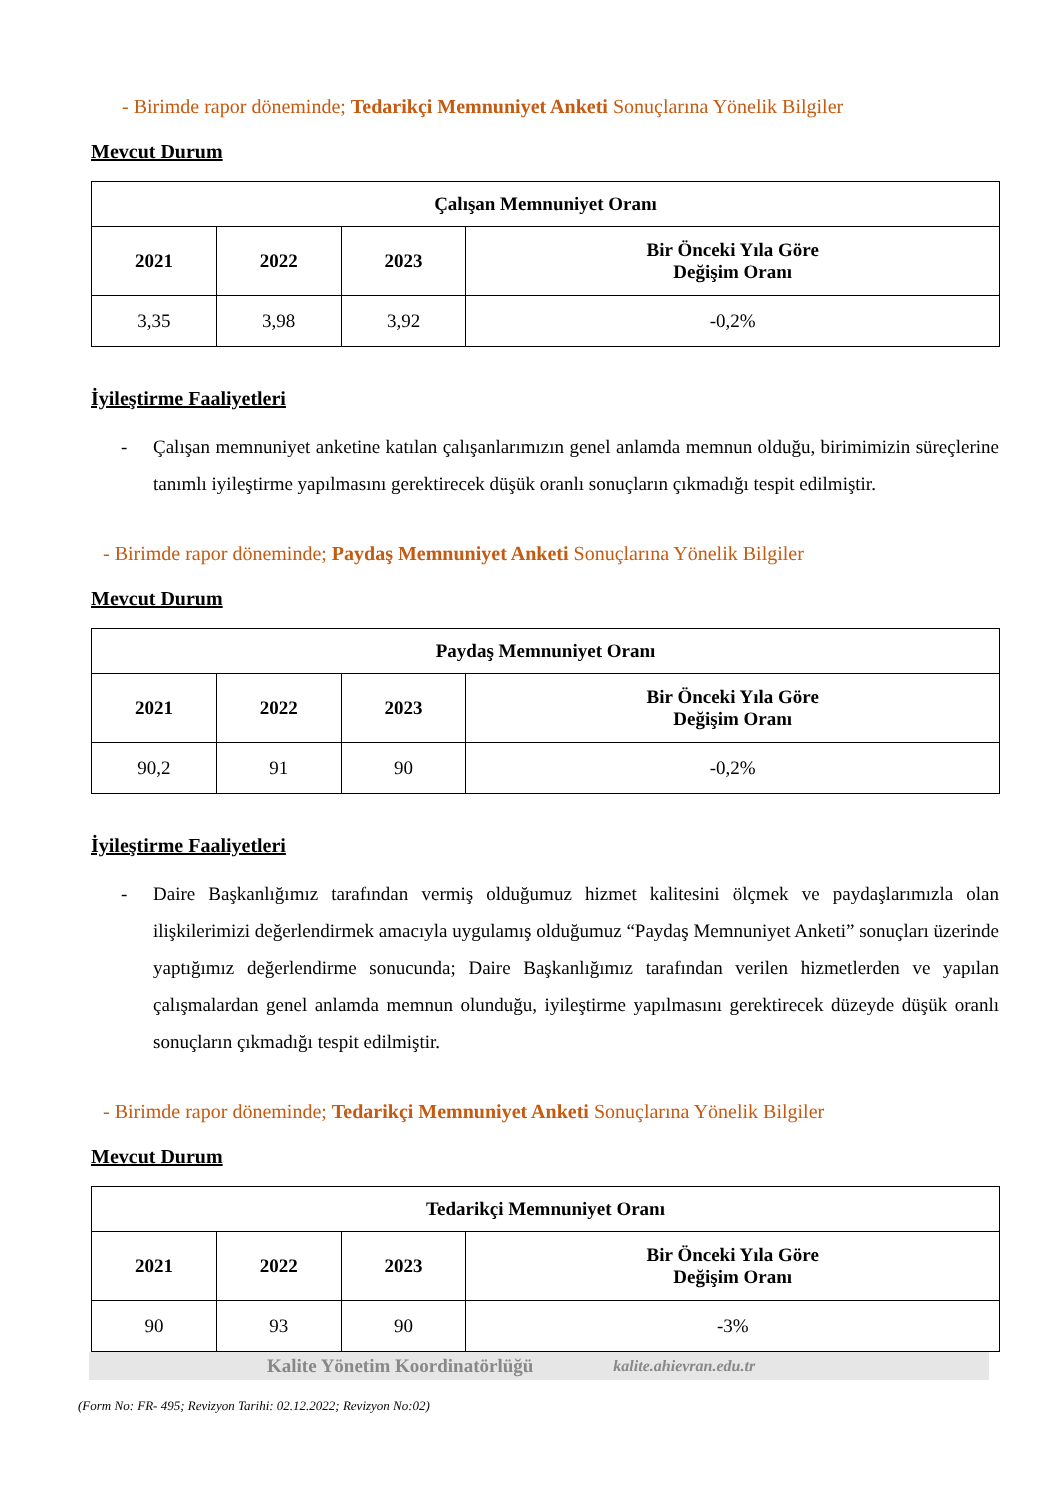- Birimde rapor döneminde; Tedarikçi Memnuniyet Anketi Sonuçlarına Yönelik Bilgiler
Mevcut Durum
| Çalışan Memnuniyet Oranı | | | |
| --- | --- | --- | --- |
| 2021 | 2022 | 2023 | Bir Önceki Yıla Göre Değişim Oranı |
| 3,35 | 3,98 | 3,92 | -0,2% |
İyileştirme Faaliyetleri
- Çalışan memnuniyet anketine katılan çalışanlarımızın genel anlamda memnun olduğu, birimimizin süreçlerine tanımlı iyileştirme yapılmasını gerektirecek düşük oranlı sonuçların çıkmadığı tespit edilmiştir.
- Birimde rapor döneminde; Paydaş Memnuniyet Anketi Sonuçlarına Yönelik Bilgiler
Mevcut Durum
| Paydaş Memnuniyet Oranı | | | |
| --- | --- | --- | --- |
| 2021 | 2022 | 2023 | Bir Önceki Yıla Göre Değişim Oranı |
| 90,2 | 91 | 90 | -0,2% |
İyileştirme Faaliyetleri
- Daire Başkanlığımız tarafından vermiş olduğumuz hizmet kalitesini ölçmek ve paydaşlarımızla olan ilişkilerimizi değerlendirmek amacıyla uygulamış olduğumuz “Paydaş Memnuniyet Anketi” sonuçları üzerinde yaptığımız değerlendirme sonucunda; Daire Başkanlığımız tarafından verilen hizmetlerden ve yapılan çalışmalardan genel anlamda memnun olunduğu, iyileştirme yapılmasını gerektirecek düzeyde düşük oranlı sonuçların çıkmadığı tespit edilmiştir.
- Birimde rapor döneminde; Tedarikçi Memnuniyet Anketi Sonuçlarına Yönelik Bilgiler
Mevcut Durum
| Tedarikçi Memnuniyet Oranı | | | |
| --- | --- | --- | --- |
| 2021 | 2022 | 2023 | Bir Önceki Yıla Göre Değişim Oranı |
| 90 | 93 | 90 | -3% |
Kalite Yönetim Koordinatörlüğü kalite.ahievran.edu.tr
(Form No: FR- 495; Revizyon Tarihi: 02.12.2022; Revizyon No:02)